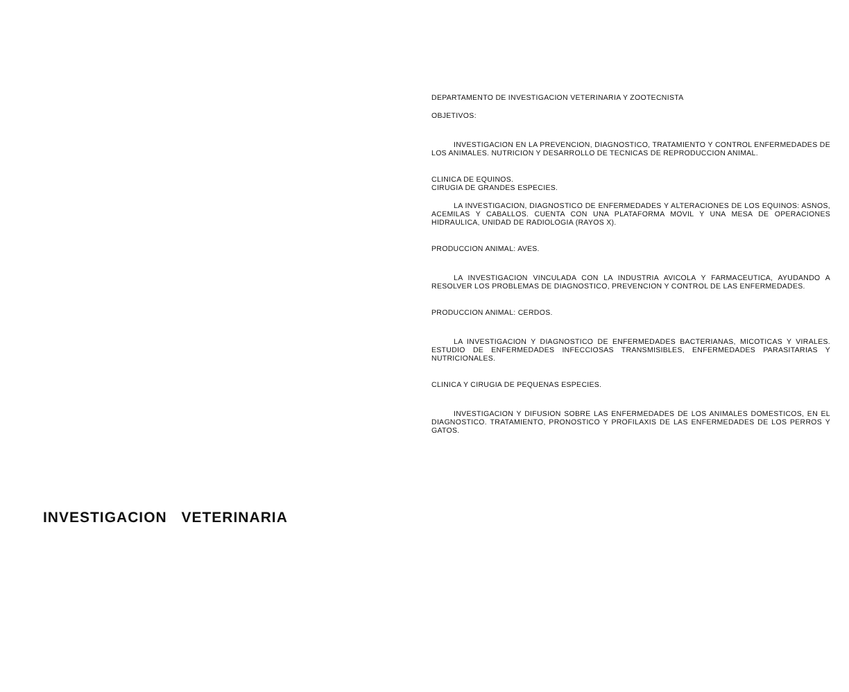DEPARTAMENTO DE INVESTIGACION VETERINARIA Y ZOOTECNISTA
OBJETIVOS:
INVESTIGACION EN LA PREVENCION, DIAGNOSTICO, TRATAMIENTO Y CONTROL ENFERMEDADES DE LOS ANIMALES. NUTRICION Y DESARROLLO DE TECNICAS DE REPRODUCCION ANIMAL.
CLINICA DE EQUINOS.
CIRUGIA DE GRANDES ESPECIES.
LA INVESTIGACION, DIAGNOSTICO DE ENFERMEDADES Y ALTERACIONES DE LOS EQUINOS: ASNOS, ACEMILAS Y CABALLOS. CUENTA CON UNA PLATAFORMA MOVIL Y UNA MESA DE OPERACIONES HIDRAULICA, UNIDAD DE RADIOLOGIA (RAYOS X).
PRODUCCION ANIMAL: AVES.
LA INVESTIGACION VINCULADA CON LA INDUSTRIA AVICOLA Y FARMACEUTICA, AYUDANDO A RESOLVER LOS PROBLEMAS DE DIAGNOSTICO, PREVENCION Y CONTROL DE LAS ENFERMEDADES.
PRODUCCION ANIMAL: CERDOS.
LA INVESTIGACION Y DIAGNOSTICO DE ENFERMEDADES BACTERIANAS, MICOTICAS Y VIRALES. ESTUDIO DE ENFERMEDADES INFECCIOSAS TRANSMISIBLES, ENFERMEDADES PARASITARIAS Y NUTRICIONALES.
CLINICA Y CIRUGIA DE PEQUENAS ESPECIES.
INVESTIGACION Y DIFUSION SOBRE LAS ENFERMEDADES DE LOS ANIMALES DOMESTICOS, EN EL DIAGNOSTICO. TRATAMIENTO, PRONOSTICO Y PROFILAXIS DE LAS ENFERMEDADES DE LOS PERROS Y GATOS.
INVESTIGACION VETERINARIA